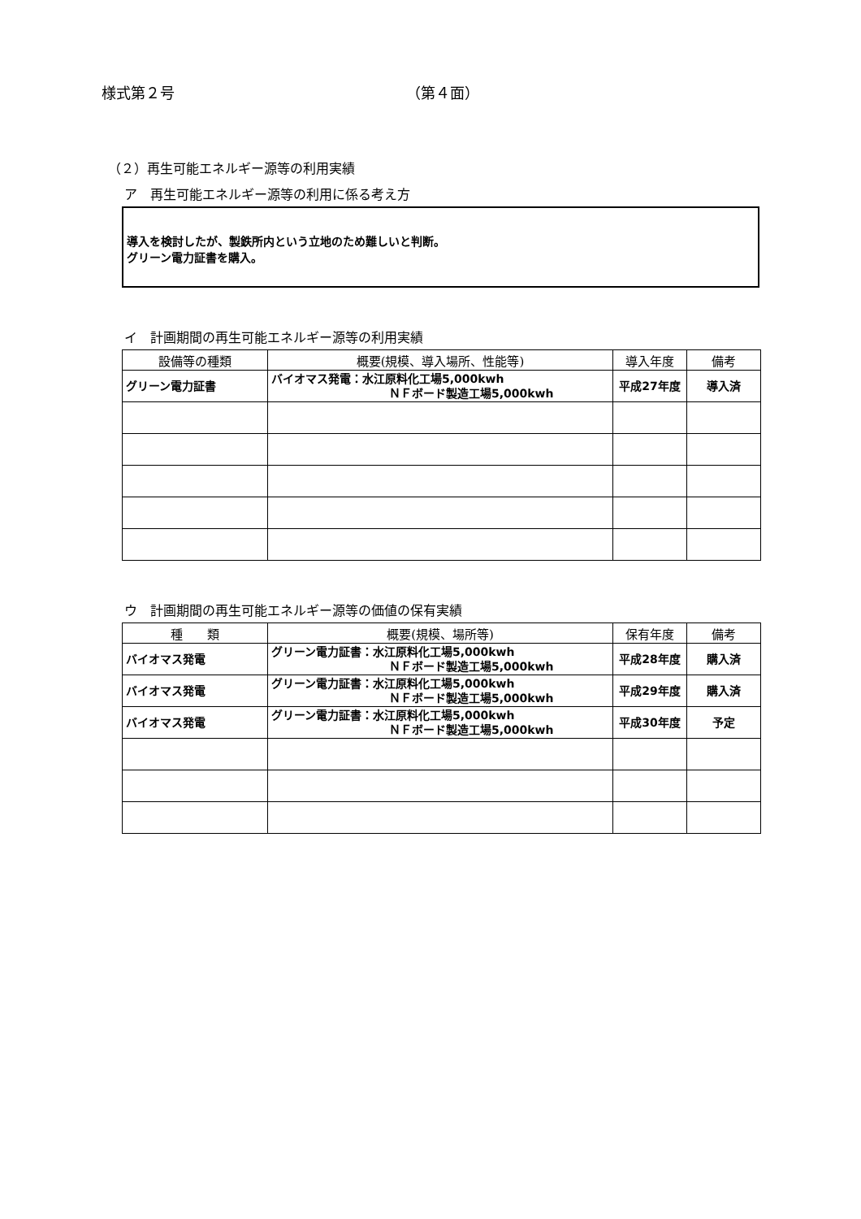様式第２号 （第４面）
（２）再生可能エネルギー源等の利用実績
ア　再生可能エネルギー源等の利用に係る考え方
導入を検討したが、製鉄所内という立地のため難しいと判断。
グリーン電力証書を購入。
イ　計画期間の再生可能エネルギー源等の利用実績
| 設備等の種類 | 概要(規模、導入場所、性能等) | 導入年度 | 備考 |
| --- | --- | --- | --- |
| グリーン電力証書 | バイオマス発電：水江原料化工場5,000kwh ＮＦボード製造工場5,000kwh | 平成27年度 | 導入済 |
ウ　計画期間の再生可能エネルギー源等の価値の保有実績
| 種 類 | 概要(規模、場所等) | 保有年度 | 備考 |
| --- | --- | --- | --- |
| バイオマス発電 | グリーン電力証書：水江原料化工場5,000kwh ＮＦボード製造工場5,000kwh | 平成28年度 | 購入済 |
| バイオマス発電 | グリーン電力証書：水江原料化工場5,000kwh ＮＦボード製造工場5,000kwh | 平成29年度 | 購入済 |
| バイオマス発電 | グリーン電力証書：水江原料化工場5,000kwh ＮＦボード製造工場5,000kwh | 平成30年度 | 予定 |